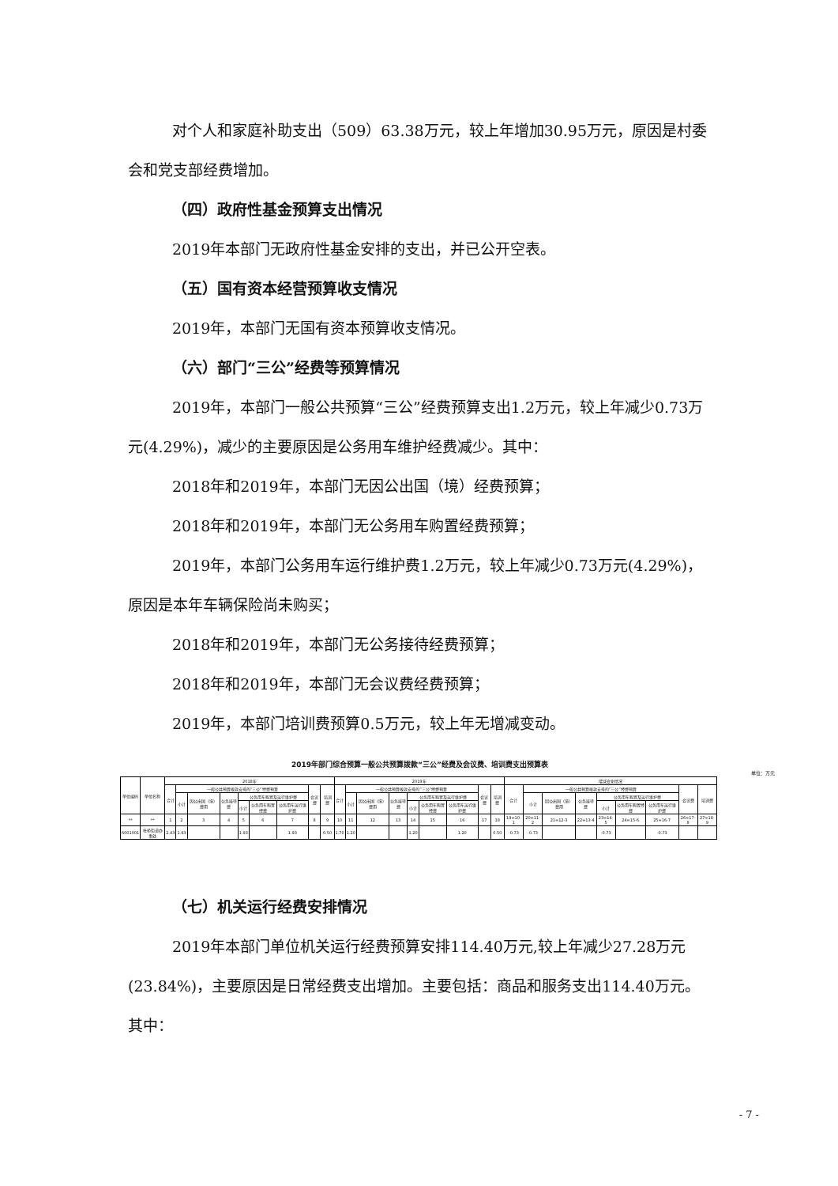对个人和家庭补助支出（509）63.38万元，较上年增加30.95万元，原因是村委会和党支部经费增加。
（四）政府性基金预算支出情况
2019年本部门无政府性基金安排的支出，并已公开空表。
（五）国有资本经营预算收支情况
2019年，本部门无国有资本预算收支情况。
（六）部门“三公”经费等预算情况
2019年，本部门一般公共预算“三公”经费预算支出1.2万元，较上年减少0.73万元(4.29%)，减少的主要原因是公务用车维护经费减少。其中：
2018年和2019年，本部门无因公出国（境）经费预算；
2018年和2019年，本部门无公务用车购置经费预算；
2019年，本部门公务用车运行维护费1.2万元，较上年减少0.73万元(4.29%)，原因是本年车辆保险尚未购买；
2018年和2019年，本部门无公务接待经费预算；
2018年和2019年，本部门无会议费经费预算；
2019年，本部门培训费预算0.5万元，较上年无增减变动。
2019年部门综合预算一般公共预算拨款“三公”经费及会议费、培训费支出预算表
单位：万元
| 单位编码 | 单位名称 | 2018年 | | | | | | | | | 2019年 | | | | | | | | | 增减变化情况 | | | | | | | | |
| --- | --- | --- | --- | --- | --- | --- | --- | --- | --- | --- | --- | --- | --- | --- | --- | --- | --- | --- | --- | --- | --- | --- | --- | --- | --- | --- | --- | --- |
| | | 合计 | 一般公共预算拨款安排的“三公”经费预算 | | | | | | 会议费 | 培训费 | 合计 | 一般公共预算拨款安排的“三公”经费预算 | | | | | | 会议费 | 培训费 | 合计 | 一般公共预算拨款安排的“三公”经费预算 | | | | | | 会议费 | 培训费 |
| | | | 小计 | 因公出国（境）费用 | 公务接待费 | 公务用车购置及运行维护费 | | | | | | 小计 | 因公出国（境）费用 | 公务接待费 | 公务用车购置及运行维护费 | | | | | | 小计 | 因公出国（境）费用 | 公务接待费 | 公务用车购置及运行维护费 | | | | |
| | | | | | | 小计 | 公务用车购置经费 | 公务用车运行维护费 | | | | | | | 小计 | 公务用车购置经费 | 公务用车运行维护费 | | | | | | | 小计 | 公务用车购置经费 | 公务用车运行维护费 | | |
| ** | ** | 1 | 2 | 3 | 4 | 5 | 6 | 7 | 8 | 9 | 10 | 11 | 12 | 13 | 14 | 15 | 16 | 17 | 18 | 19=10-1 | 20=11-2 | 21=12-3 | 22=13-4 | 23=14-5 | 24=15-6 | 25=16-7 | 26=17-8 | 27=18-9 |
| 6001001 | 杜桥街道办事处 | 2.43 | 1.93 | | | 1.93 | | 1.93 | | 0.50 | 1.70 | 1.20 | | | 1.20 | | 1.20 | | 0.50 | -0.73 | -0.73 | | | -0.73 | | -0.73 | | |
（七）机关运行经费安排情况
2019年本部门单位机关运行经费预算安排114.40万元,较上年减少27.28万元(23.84%)，主要原因是日常经费支出增加。主要包括：商品和服务支出114.40万元。其中：
- 7 -